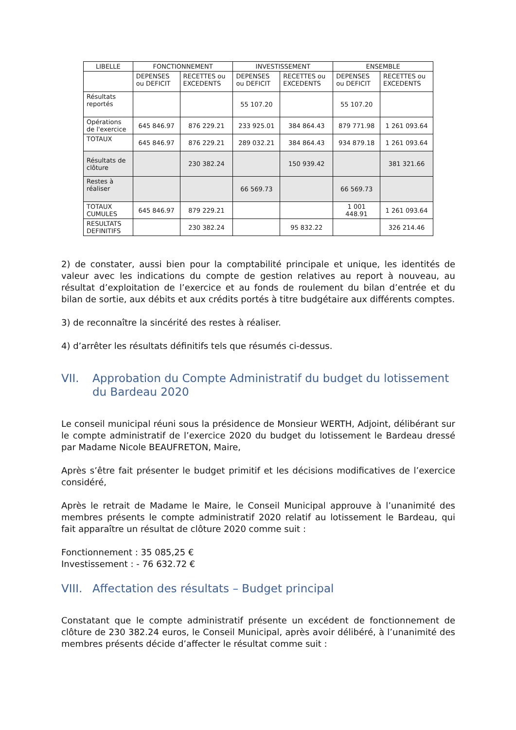| LIBELLE | FONCTIONNEMENT | | INVESTISSEMENT | | ENSEMBLE | |
| --- | --- | --- | --- | --- | --- | --- |
| | DEPENSES ou DEFICIT | RECETTES ou EXCEDENTS | DEPENSES ou DEFICIT | RECETTES ou EXCEDENTS | DEPENSES ou DEFICIT | RECETTES ou EXCEDENTS |
| Résultats reportés | | | 55 107.20 | | 55 107.20 | |
| Opérations de l'exercice | 645 846.97 | 876 229.21 | 233 925.01 | 384 864.43 | 879 771.98 | 1 261 093.64 |
| TOTAUX | 645 846.97 | 876 229.21 | 289 032.21 | 384 864.43 | 934 879.18 | 1 261 093.64 |
| Résultats de clôture | | 230 382.24 | | 150 939.42 | | 381 321.66 |
| Restes à réaliser | | | 66 569.73 | | 66 569.73 | |
| TOTAUX CUMULES | 645 846.97 | 879 229.21 | | | 1 001 448.91 | 1 261 093.64 |
| RESULTATS DEFINITIFS | | 230 382.24 | | 95 832.22 | | 326 214.46 |
2) de constater, aussi bien pour la comptabilité principale et unique, les identités de valeur avec les indications du compte de gestion relatives au report à nouveau, au résultat d’exploitation de l’exercice et au fonds de roulement du bilan d’entrée et du bilan de sortie, aux débits et aux crédits portés à titre budgétaire aux différents comptes.
3) de reconnaître la sincérité des restes à réaliser.
4) d’arrêter les résultats définitifs tels que résumés ci-dessus.
VII. Approbation du Compte Administratif du budget du lotissement du Bardeau 2020
Le conseil municipal réuni sous la présidence de Monsieur WERTH, Adjoint, délibérant sur le compte administratif de l’exercice 2020 du budget du lotissement le Bardeau dressé par Madame Nicole BEAUFRETON, Maire,
Après s’être fait présenter le budget primitif et les décisions modificatives de l’exercice considéré,
Après le retrait de Madame le Maire, le Conseil Municipal approuve à l’unanimité des membres présents le compte administratif 2020 relatif au lotissement le Bardeau, qui fait apparaître un résultat de clôture 2020 comme suit :
Fonctionnement : 35 085,25 €
Investissement : - 76 632.72 €
VIII. Affectation des résultats – Budget principal
Constatant que le compte administratif présente un excédent de fonctionnement de clôture de 230 382.24 euros, le Conseil Municipal, après avoir délibéré, à l’unanimité des membres présents décide d’affecter le résultat comme suit :